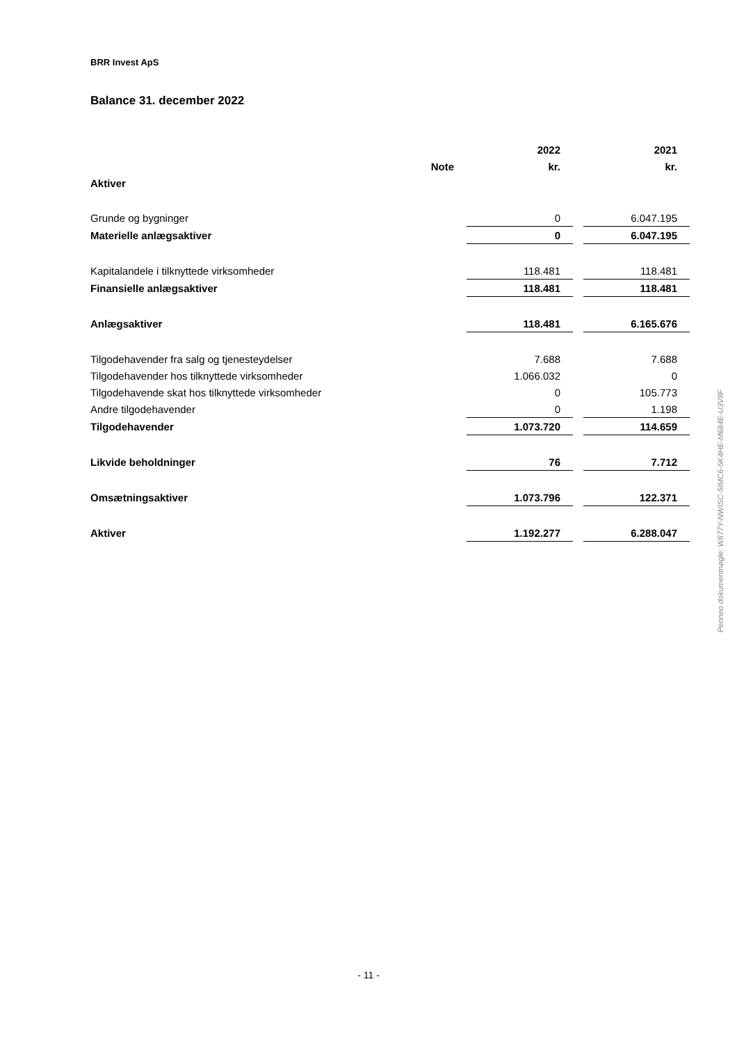BRR Invest ApS
Balance 31. december 2022
| | | 2022 | | 2021 |
| | Note | kr. | | kr. |
| Aktiver | | | | |
| Grunde og bygninger | | 0 | | 6.047.195 |
| Materielle anlægsaktiver | | 0 | | 6.047.195 |
| Kapitalandele i tilknyttede virksomheder | | 118.481 | | 118.481 |
| Finansielle anlægsaktiver | | 118.481 | | 118.481 |
| Anlægsaktiver | | 118.481 | | 6.165.676 |
| Tilgodehavender fra salg og tjenesteydelser | | 7.688 | | 7.688 |
| Tilgodehavender hos tilknyttede virksomheder | | 1.066.032 | | 0 |
| Tilgodehavende skat hos tilknyttede virksomheder | | 0 | | 105.773 |
| Andre tilgodehavender | | 0 | | 1.198 |
| Tilgodehavender | | 1.073.720 | | 114.659 |
| Likvide beholdninger | | 76 | | 7.712 |
| Omsætningsaktiver | | 1.073.796 | | 122.371 |
| Aktiver | | 1.192.277 | | 6.288.047 |
Penneo dokumentnøgle: W877Y-NWISC-5IMC6-5K4HE-M684E-U3V8F
- 11 -